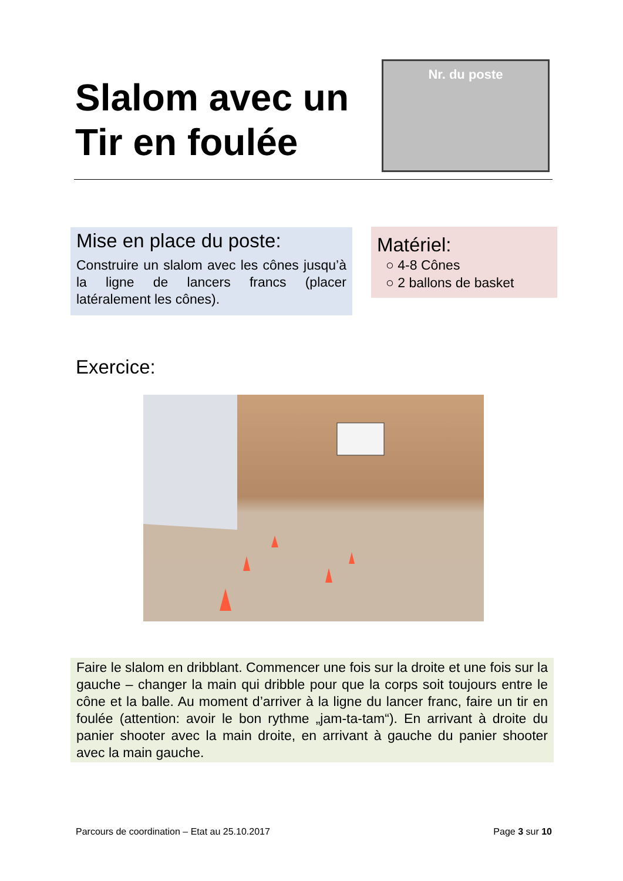Slalom avec un
Tir en foulée
Nr. du poste
Mise en place du poste:
Construire un slalom avec les cônes jusqu’à la ligne de lancers francs (placer latéralement les cônes).
Matériel:
○ 4-8 Cônes
○ 2 ballons de basket
Exercice:
Faire le slalom en dribblant. Commencer une fois sur la droite et une fois sur la gauche – changer la main qui dribble pour que la corps soit toujours entre le cône et la balle. Au moment d’arriver à la ligne du lancer franc, faire un tir en foulée (attention: avoir le bon rythme „jam-ta-tam“). En arrivant à droite du panier shooter avec la main droite, en arrivant à gauche du panier shooter avec la main gauche.
Parcours de coordination – Etat au 25.10.2017 Page 3 sur 10